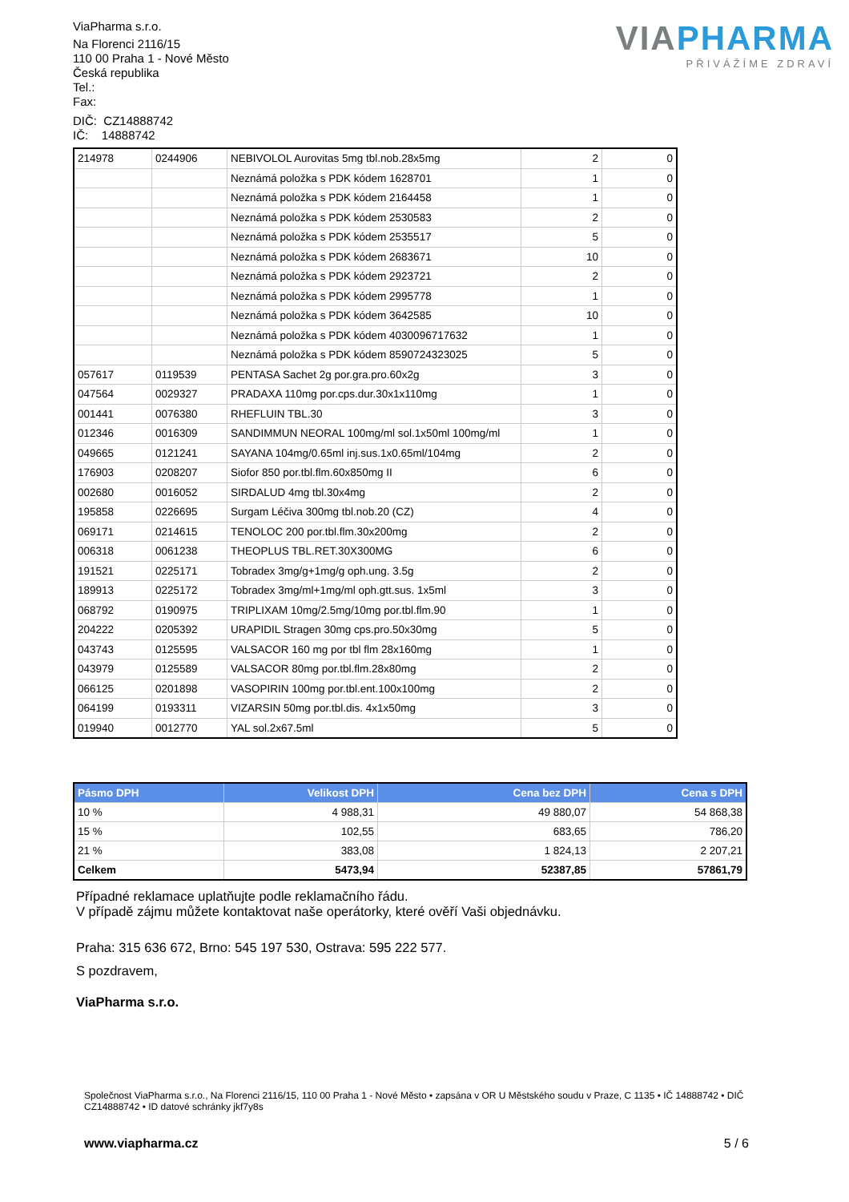ViaPharma s.r.o.
Na Florenci 2116/15
110 00 Praha 1 - Nové Město
Česká republika
Tel.:
Fax:
DIČ: CZ14888742
IČ: 14888742
VIAPHARMA
PŘIVÁŽÍME ZDRAVÍ
| 214978 | 0244906 | NEBIVOLOL Aurovitas 5mg tbl.nob.28x5mg | 2 | 0 |
| | | Neznámá položka s PDK kódem 1628701 | 1 | 0 |
| | | Neznámá položka s PDK kódem 2164458 | 1 | 0 |
| | | Neznámá položka s PDK kódem 2530583 | 2 | 0 |
| | | Neznámá položka s PDK kódem 2535517 | 5 | 0 |
| | | Neznámá položka s PDK kódem 2683671 | 10 | 0 |
| | | Neznámá položka s PDK kódem 2923721 | 2 | 0 |
| | | Neznámá položka s PDK kódem 2995778 | 1 | 0 |
| | | Neznámá položka s PDK kódem 3642585 | 10 | 0 |
| | | Neznámá položka s PDK kódem 4030096717632 | 1 | 0 |
| | | Neznámá položka s PDK kódem 8590724323025 | 5 | 0 |
| 057617 | 0119539 | PENTASA Sachet 2g por.gra.pro.60x2g | 3 | 0 |
| 047564 | 0029327 | PRADAXA 110mg por.cps.dur.30x1x110mg | 1 | 0 |
| 001441 | 0076380 | RHEFLUIN TBL.30 | 3 | 0 |
| 012346 | 0016309 | SANDIMMUN NEORAL 100mg/ml sol.1x50ml 100mg/ml | 1 | 0 |
| 049665 | 0121241 | SAYANA 104mg/0.65ml inj.sus.1x0.65ml/104mg | 2 | 0 |
| 176903 | 0208207 | Siofor 850 por.tbl.flm.60x850mg II | 6 | 0 |
| 002680 | 0016052 | SIRDALUD 4mg tbl.30x4mg | 2 | 0 |
| 195858 | 0226695 | Surgam Léčiva 300mg tbl.nob.20 (CZ) | 4 | 0 |
| 069171 | 0214615 | TENOLOC 200 por.tbl.flm.30x200mg | 2 | 0 |
| 006318 | 0061238 | THEOPLUS TBL.RET.30X300MG | 6 | 0 |
| 191521 | 0225171 | Tobradex 3mg/g+1mg/g oph.ung. 3.5g | 2 | 0 |
| 189913 | 0225172 | Tobradex 3mg/ml+1mg/ml oph.gtt.sus. 1x5ml | 3 | 0 |
| 068792 | 0190975 | TRIPLIXAM 10mg/2.5mg/10mg por.tbl.flm.90 | 1 | 0 |
| 204222 | 0205392 | URAPIDIL Stragen 30mg cps.pro.50x30mg | 5 | 0 |
| 043743 | 0125595 | VALSACOR 160 mg por tbl flm 28x160mg | 1 | 0 |
| 043979 | 0125589 | VALSACOR 80mg por.tbl.flm.28x80mg | 2 | 0 |
| 066125 | 0201898 | VASOPIRIN 100mg por.tbl.ent.100x100mg | 2 | 0 |
| 064199 | 0193311 | VIZARSIN 50mg por.tbl.dis. 4x1x50mg | 3 | 0 |
| 019940 | 0012770 | YAL sol.2x67.5ml | 5 | 0 |
| Pásmo DPH | Velikost DPH | Cena bez DPH | Cena s DPH |
| --- | --- | --- | --- |
| 10 % | 4 988,31 | 49 880,07 | 54 868,38 |
| 15 % | 102,55 | 683,65 | 786,20 |
| 21 % | 383,08 | 1 824,13 | 2 207,21 |
| Celkem | 5473,94 | 52387,85 | 57861,79 |
Případné reklamace uplatňujte podle reklamačního řádu.
V případě zájmu můžete kontaktovat naše operátorky, které ověří Vaši objednávku.
Praha: 315 636 672, Brno: 545 197 530, Ostrava: 595 222 577.
S pozdravem,
ViaPharma s.r.o.
Společnost ViaPharma s.r.o., Na Florenci 2116/15, 110 00 Praha 1 - Nové Město • zapsána v OR U Městského soudu v Praze, C 1135 • IČ 14888742 • DIČ CZ14888742 • ID datové schránky jkf7y8s
www.viapharma.cz 5 / 6